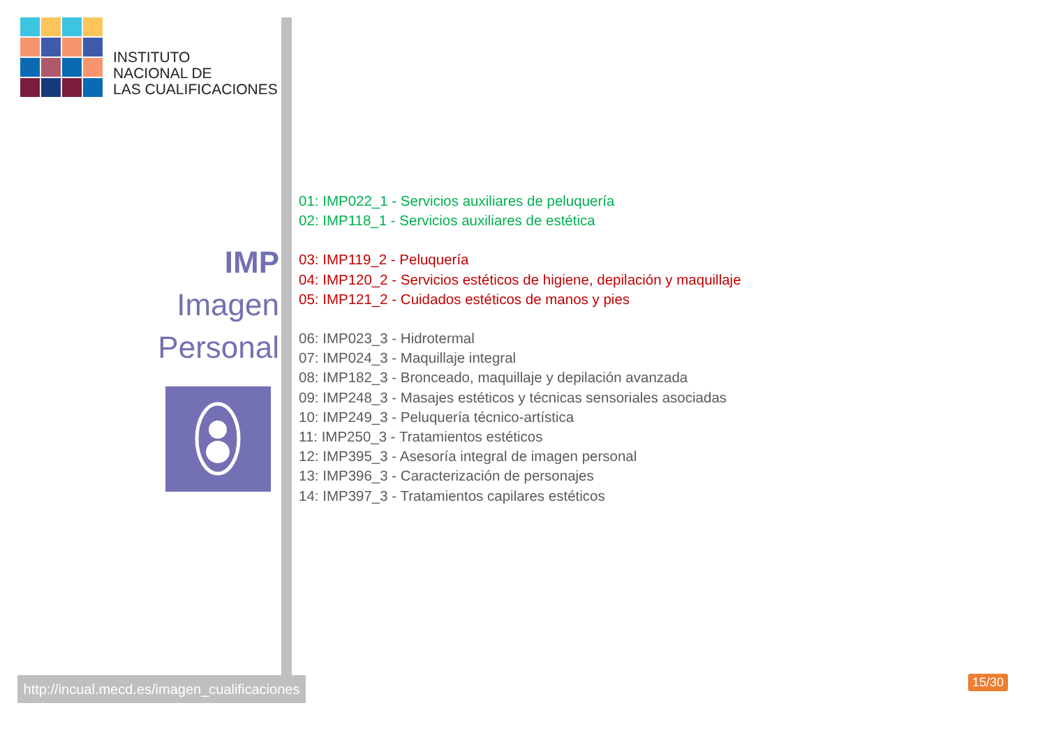INSTITUTO
NACIONAL DE
LAS CUALIFICACIONES
IMP
Imagen
Personal
http://incual.mecd.es/imagen_cualificaciones
01: IMP022_1 - Servicios auxiliares de peluquería
02: IMP118_1 - Servicios auxiliares de estética
03: IMP119_2 - Peluquería
04: IMP120_2 - Servicios estéticos de higiene, depilación y maquillaje
05: IMP121_2 - Cuidados estéticos de manos y pies
06: IMP023_3 - Hidrotermal
07: IMP024_3 - Maquillaje integral
08: IMP182_3 - Bronceado, maquillaje y depilación avanzada
09: IMP248_3 - Masajes estéticos y técnicas sensoriales asociadas
10: IMP249_3 - Peluquería técnico-artística
11: IMP250_3 - Tratamientos estéticos
12: IMP395_3 - Asesoría integral de imagen personal
13: IMP396_3 - Caracterización de personajes
14: IMP397_3 - Tratamientos capilares estéticos
15/30